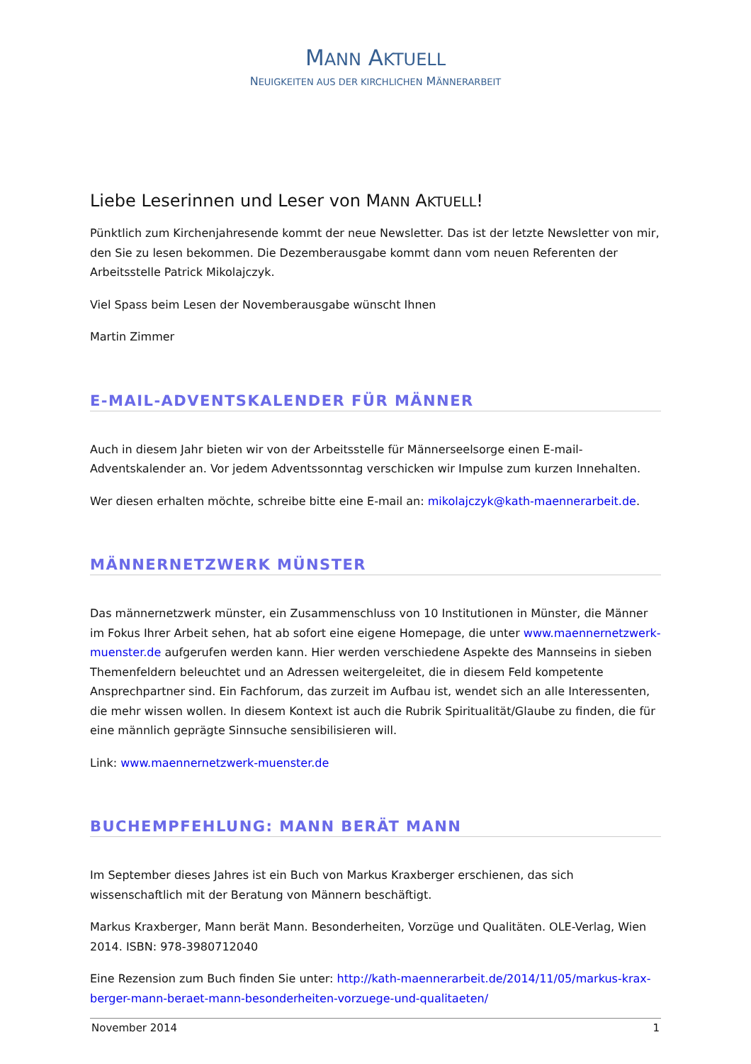MANN AKTUELL
NEUIGKEITEN AUS DER KIRCHLICHEN MÄNNERARBEIT
Liebe Leserinnen und Leser von MANN AKTUELL!
Pünktlich zum Kirchenjahresende kommt der neue Newsletter. Das ist der letzte Newsletter von mir, den Sie zu lesen bekommen. Die Dezemberausgabe kommt dann vom neuen Referenten der Arbeits­stelle Patrick Mikolajczyk.
Viel Spass beim Lesen der Novemberausgabe wünscht Ihnen
Martin Zimmer
E-MAIL-ADVENTSKALENDER FÜR MÄNNER
Auch in diesem Jahr bieten wir von der Arbeitsstelle für Männerseelsorge einen E-mail-Adventskalen­der an. Vor jedem Adventssonntag verschicken wir Impulse zum kurzen Innehalten.
Wer diesen erhalten möchte, schreibe bitte eine E-mail an: mikolajczyk@kath-maennerarbeit.de.
MÄNNERNETZWERK MÜNSTER
Das männernetzwerk münster, ein Zusammenschluss von 10 Institutionen in Münster, die Männer im Fokus Ihrer Arbeit sehen, hat ab sofort eine eigene Homepage, die unter www.maennernetzwerk-muenster.de aufgerufen werden kann. Hier werden verschiedene Aspekte des Mannseins in sieben Themenfeldern beleuchtet und an Adressen weitergeleitet, die in diesem Feld kompetente Ansprech­partner sind. Ein Fachforum, das zurzeit im Aufbau ist, wendet sich an alle Interessenten, die mehr wissen wollen. In diesem Kontext ist auch die Rubrik Spiritualität/Glaube zu finden, die für eine männlich geprägte Sinnsuche sensibilisieren will.
Link: www.maennernetzwerk-muenster.de
BUCHEMPFEHLUNG: MANN BERÄT MANN
Im September dieses Jahres ist ein Buch von Markus Kraxberger erschienen, das sich wissenschaftlich mit der Beratung von Männern beschäftigt.
Markus Kraxberger, Mann berät Mann. Besonderheiten, Vorzüge und Qualitäten. OLE-Verlag, Wien 2014. ISBN: 978-3980712040
Eine Rezension zum Buch finden Sie unter: http://kath-maennerarbeit.de/2014/11/05/markus-krax­berger-mann-beraet-mann-besonderheiten-vorzuege-und-qualitaeten/
November 2014 1